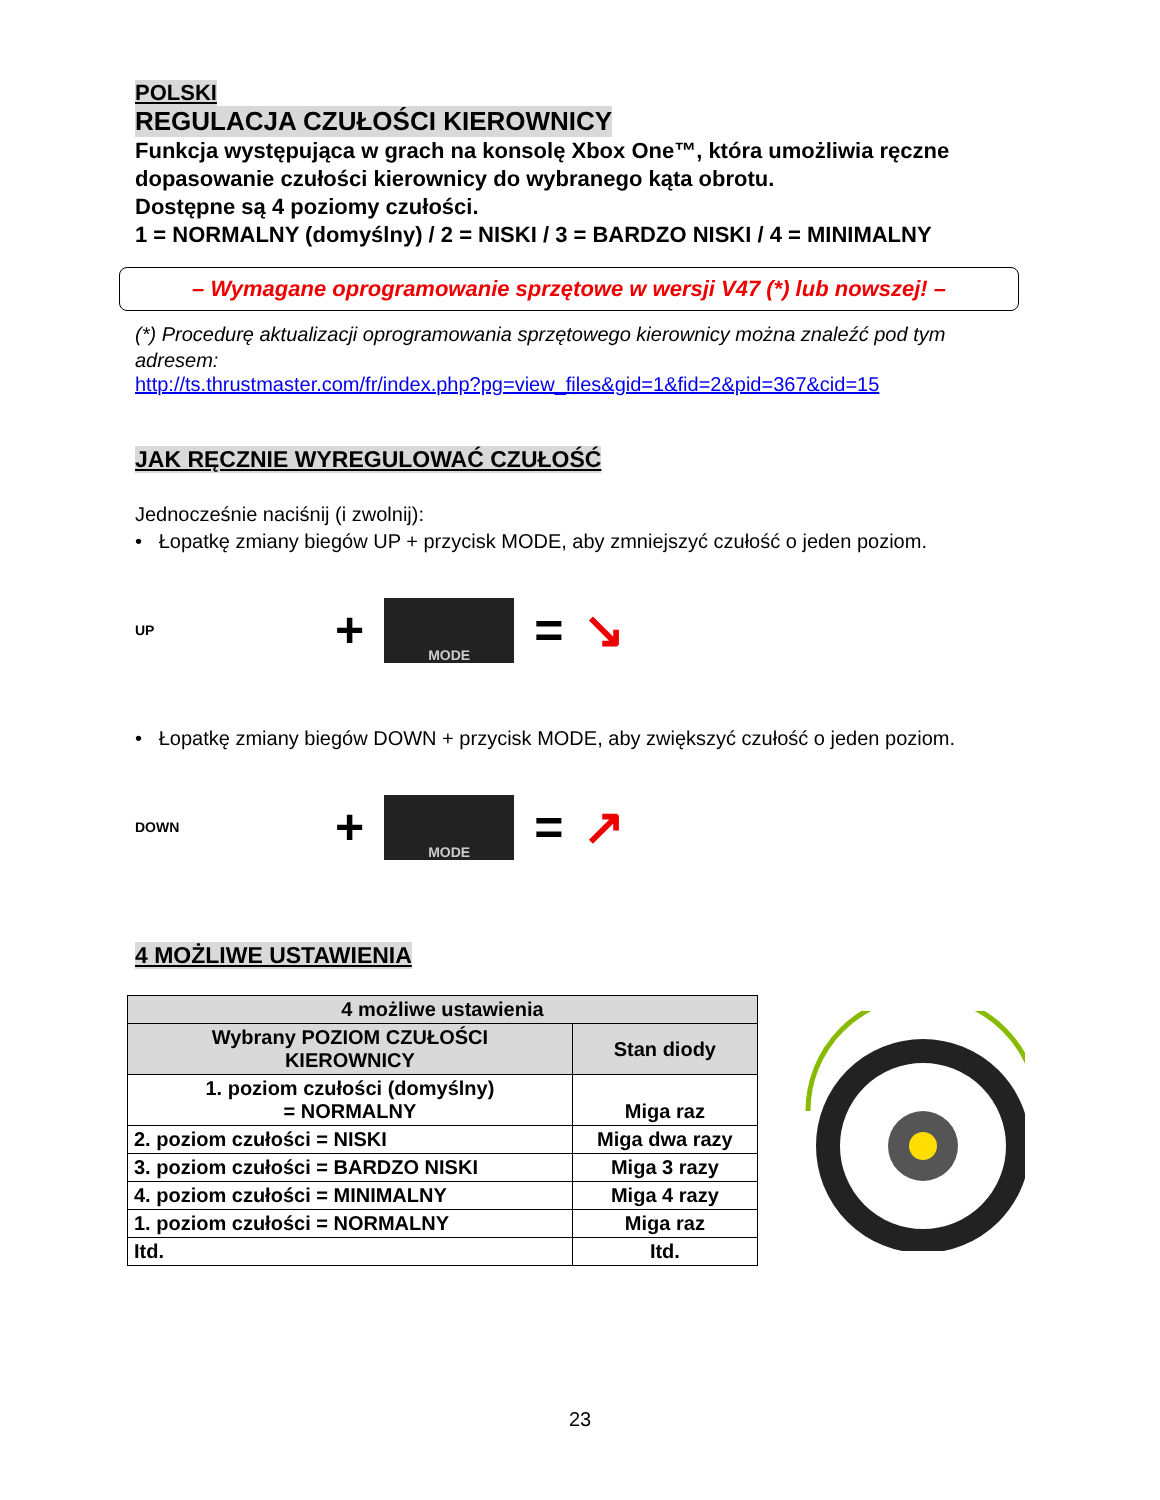POLSKI
REGULACJA CZUŁOŚCI KIEROWNICY
Funkcja występująca w grach na konsolę Xbox One™, która umożliwia ręczne dopasowanie czułości kierownicy do wybranego kąta obrotu.
Dostępne są 4 poziomy czułości.
1 = NORMALNY (domyślny) / 2 = NISKI / 3 = BARDZO NISKI / 4 = MINIMALNY
– Wymagane oprogramowanie sprzętowe w wersji V47 (*) lub nowszej! –
(*) Procedurę aktualizacji oprogramowania sprzętowego kierownicy można znaleźć pod tym adresem:
http://ts.thrustmaster.com/fr/index.php?pg=view_files&gid=1&fid=2&pid=367&cid=15
JAK RĘCZNIE WYREGULOWAĆ CZUŁOŚĆ
Jednocześnie naciśnij (i zwolnij):
• Łopatkę zmiany biegów UP + przycisk MODE, aby zmniejszyć czułość o jeden poziom.
UP +
MODE
= ↘
• Łopatkę zmiany biegów DOWN + przycisk MODE, aby zwiększyć czułość o jeden poziom.
DOWN +
MODE
= ↗
4 MOŻLIWE USTAWIENIA
| 4 możliwe ustawienia | |
| --- | --- |
| Wybrany POZIOM CZUŁOŚCI KIEROWNICY | Stan diody |
| 1. poziom czułości (domyślny) = NORMALNY | Miga raz |
| 2. poziom czułości = NISKI | Miga dwa razy |
| 3. poziom czułości = BARDZO NISKI | Miga 3 razy |
| 4. poziom czułości = MINIMALNY | Miga 4 razy |
| 1. poziom czułości = NORMALNY | Miga raz |
| Itd. | Itd. |
23